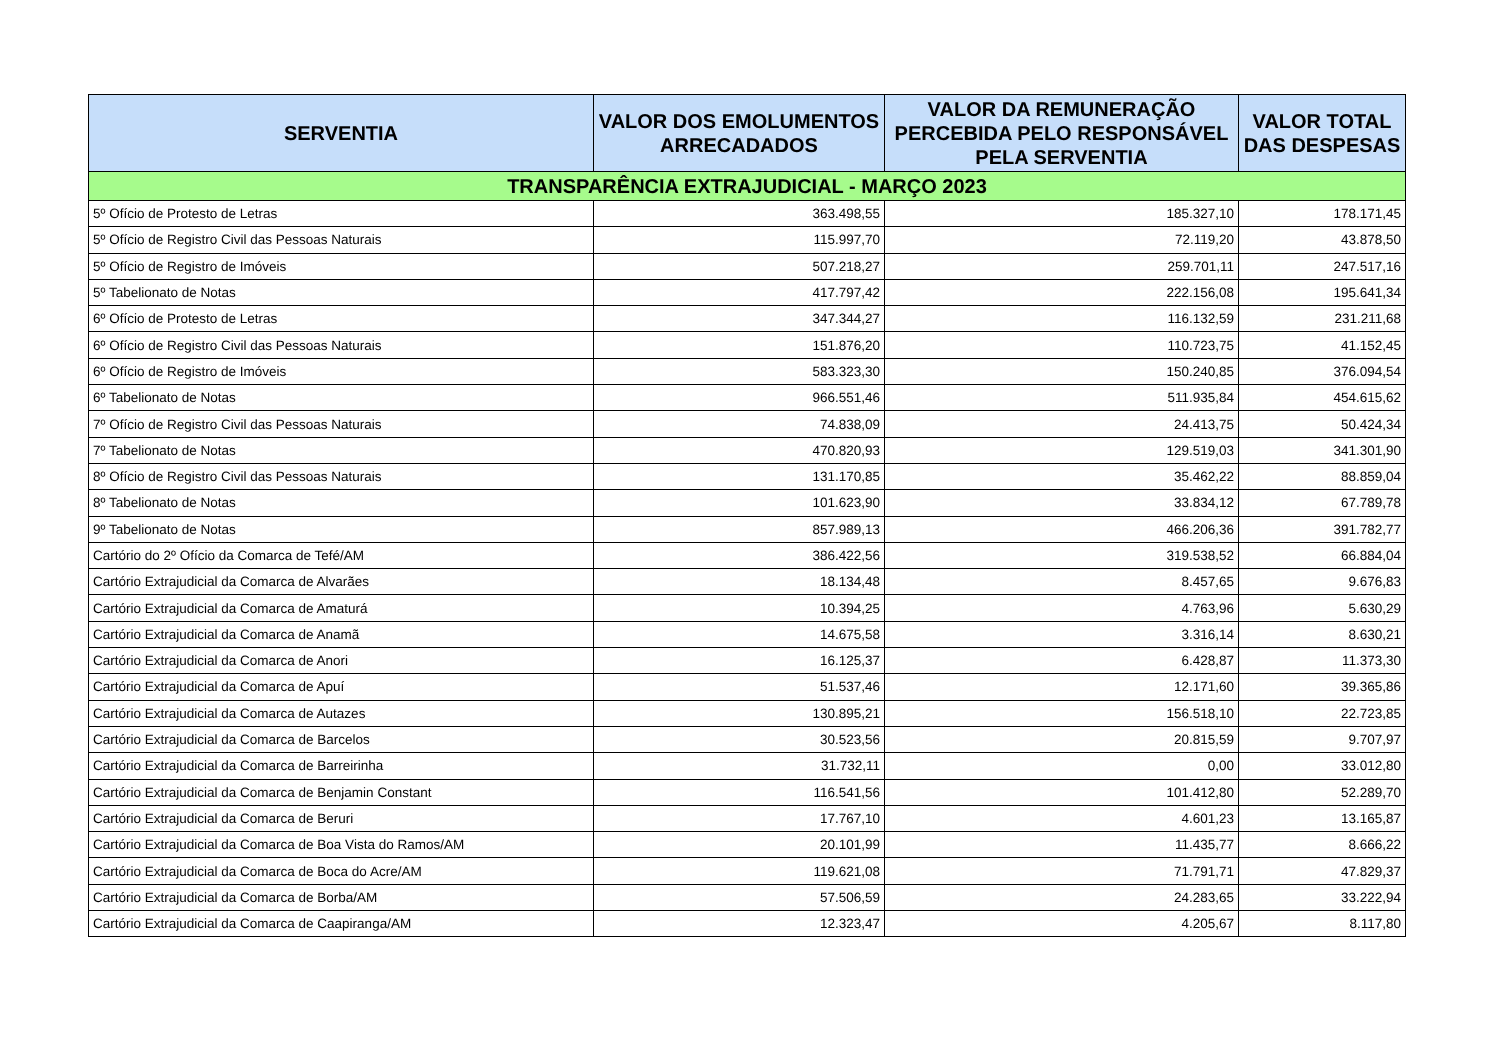| SERVENTIA | VALOR DOS EMOLUMENTOS ARRECADADOS | VALOR DA REMUNERAÇÃO PERCEBIDA PELO RESPONSÁVEL PELA SERVENTIA | VALOR TOTAL DAS DESPESAS |
| --- | --- | --- | --- |
| TRANSPARÊNCIA EXTRAJUDICIAL - MARÇO 2023 | | | |
| 5º Ofício de Protesto de Letras | 363.498,55 | 185.327,10 | 178.171,45 |
| 5º Ofício de Registro Civil das Pessoas Naturais | 115.997,70 | 72.119,20 | 43.878,50 |
| 5º Ofício de Registro de Imóveis | 507.218,27 | 259.701,11 | 247.517,16 |
| 5º Tabelionato de Notas | 417.797,42 | 222.156,08 | 195.641,34 |
| 6º Ofício de Protesto de Letras | 347.344,27 | 116.132,59 | 231.211,68 |
| 6º Ofício de Registro Civil das Pessoas Naturais | 151.876,20 | 110.723,75 | 41.152,45 |
| 6º Ofício de Registro de Imóveis | 583.323,30 | 150.240,85 | 376.094,54 |
| 6º Tabelionato de Notas | 966.551,46 | 511.935,84 | 454.615,62 |
| 7º Ofício de Registro Civil das Pessoas Naturais | 74.838,09 | 24.413,75 | 50.424,34 |
| 7º Tabelionato de Notas | 470.820,93 | 129.519,03 | 341.301,90 |
| 8º Ofício de Registro Civil das Pessoas Naturais | 131.170,85 | 35.462,22 | 88.859,04 |
| 8º Tabelionato de Notas | 101.623,90 | 33.834,12 | 67.789,78 |
| 9º Tabelionato de Notas | 857.989,13 | 466.206,36 | 391.782,77 |
| Cartório do 2º Ofício da Comarca de Tefé/AM | 386.422,56 | 319.538,52 | 66.884,04 |
| Cartório Extrajudicial da Comarca de Alvarães | 18.134,48 | 8.457,65 | 9.676,83 |
| Cartório Extrajudicial da Comarca de Amaturá | 10.394,25 | 4.763,96 | 5.630,29 |
| Cartório Extrajudicial da Comarca de Anamã | 14.675,58 | 3.316,14 | 8.630,21 |
| Cartório Extrajudicial da Comarca de Anori | 16.125,37 | 6.428,87 | 11.373,30 |
| Cartório Extrajudicial da Comarca de Apuí | 51.537,46 | 12.171,60 | 39.365,86 |
| Cartório Extrajudicial da Comarca de Autazes | 130.895,21 | 156.518,10 | 22.723,85 |
| Cartório Extrajudicial da Comarca de Barcelos | 30.523,56 | 20.815,59 | 9.707,97 |
| Cartório Extrajudicial da Comarca de Barreirinha | 31.732,11 | 0,00 | 33.012,80 |
| Cartório Extrajudicial da Comarca de Benjamin Constant | 116.541,56 | 101.412,80 | 52.289,70 |
| Cartório Extrajudicial da Comarca de Beruri | 17.767,10 | 4.601,23 | 13.165,87 |
| Cartório Extrajudicial da Comarca de Boa Vista do Ramos/AM | 20.101,99 | 11.435,77 | 8.666,22 |
| Cartório Extrajudicial da Comarca de Boca do Acre/AM | 119.621,08 | 71.791,71 | 47.829,37 |
| Cartório Extrajudicial da Comarca de Borba/AM | 57.506,59 | 24.283,65 | 33.222,94 |
| Cartório Extrajudicial da Comarca de Caapiranga/AM | 12.323,47 | 4.205,67 | 8.117,80 |